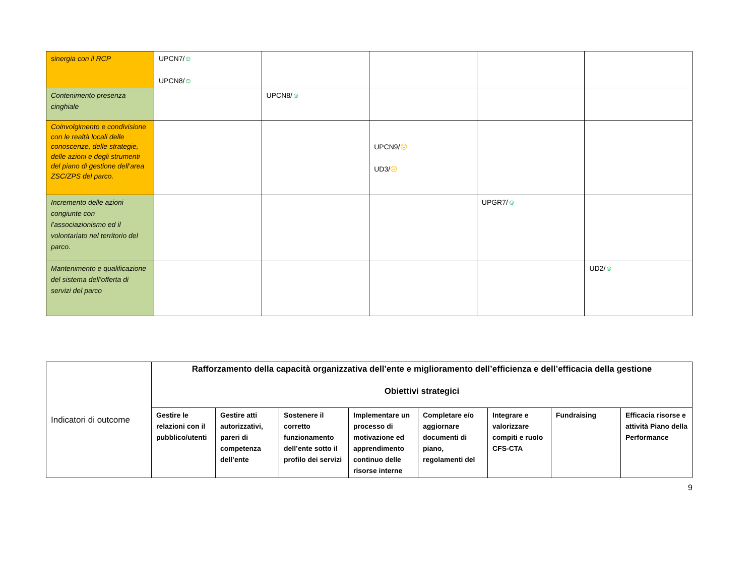| sinergia con il RCP | UPCN7/ ☺ UPCN8/ ☺ | | | | |
| Contenimento presenza cinghiale | | UPCN8/ ☺ | | | |
| Coinvolgimento e condivisione con le realtà locali delle conoscenze, delle strategie, delle azioni e degli strumenti del piano di gestione dell’area ZSC/ZPS del parco. | | | UPCN9/ ☹ UD3/ ☹ | | |
| Incremento delle azioni congiunte con l’associazionismo ed il volontariato nel territorio del parco. | | | | UPGR7/ ☺ | |
| Mantenimento e qualificazione del sistema dell’offerta di servizi del parco | | | | | UD2/ ☺ |
| Indicatori di outcome | Rafforzamento della capacità organizzativa dell’ente e miglioramento dell’efficienza e dell’efficacia della gestione Obiettivi strategici | | | | | | | |
| | Gestire le relazioni con il pubblico/utenti | Gestire atti autorizzativi, pareri di competenza dell’ente | Sostenere il corretto funzionamento dell’ente sotto il profilo dei servizi | Implementare un processo di motivazione ed apprendimento continuo delle risorse interne | Completare e/o aggiornare documenti di piano, regolamenti del | Integrare e valorizzare compiti e ruolo CFS-CTA | Fundraising | Efficacia risorse e attività Piano della Performance |
9